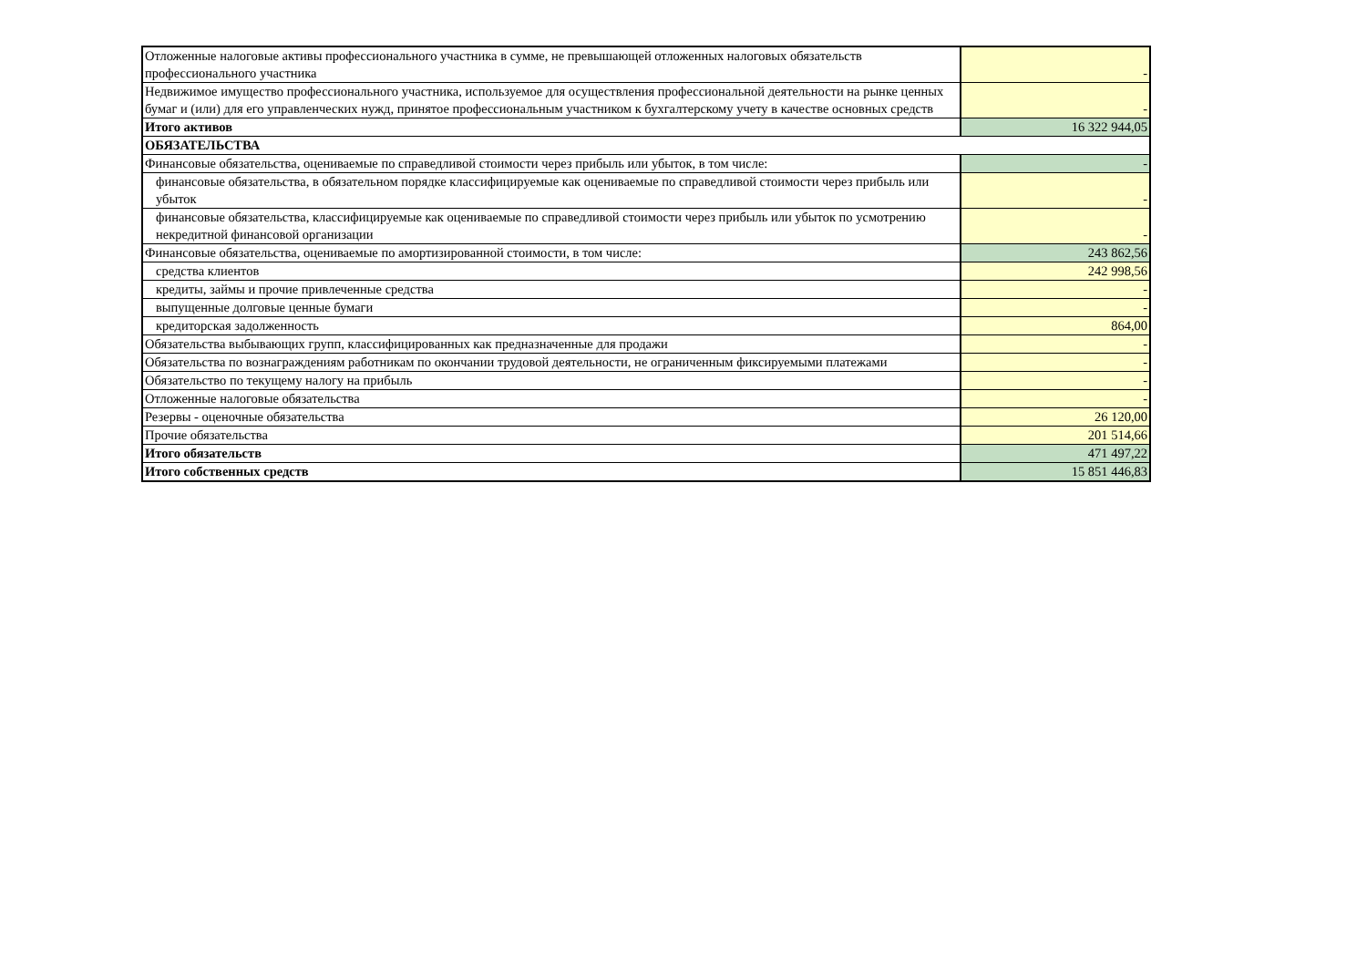| Отложенные налоговые активы профессионального участника в сумме, не превышающей отложенных налоговых обязательств профессионального участника | - |
| Недвижимое имущество профессионального участника, используемое для осуществления профессиональной деятельности на рынке ценных бумаг и (или) для его управленческих нужд, принятое профессиональным участником к бухгалтерскому учету в качестве основных средств | - |
| Итого активов | 16 322 944,05 |
| ОБЯЗАТЕЛЬСТВА | |
| Финансовые обязательства, оцениваемые по справедливой стоимости через прибыль или убыток, в том числе: | - |
| финансовые обязательства, в обязательном порядке классифицируемые как оцениваемые по справедливой стоимости через прибыль или убыток | - |
| финансовые обязательства, классифицируемые как оцениваемые по справедливой стоимости через прибыль или убыток по усмотрению некредитной финансовой организации | - |
| Финансовые обязательства, оцениваемые по амортизированной стоимости, в том числе: | 243 862,56 |
| средства клиентов | 242 998,56 |
| кредиты, займы и прочие привлеченные средства | - |
| выпущенные долговые ценные бумаги | - |
| кредиторская задолженность | 864,00 |
| Обязательства выбывающих групп, классифицированных как предназначенные для продажи | - |
| Обязательства по вознаграждениям работникам по окончании трудовой деятельности, не ограниченным фиксируемыми платежами | - |
| Обязательство по текущему налогу на прибыль | - |
| Отложенные налоговые обязательства | - |
| Резервы - оценочные обязательства | 26 120,00 |
| Прочие обязательства | 201 514,66 |
| Итого обязательств | 471 497,22 |
| Итого собственных средств | 15 851 446,83 |